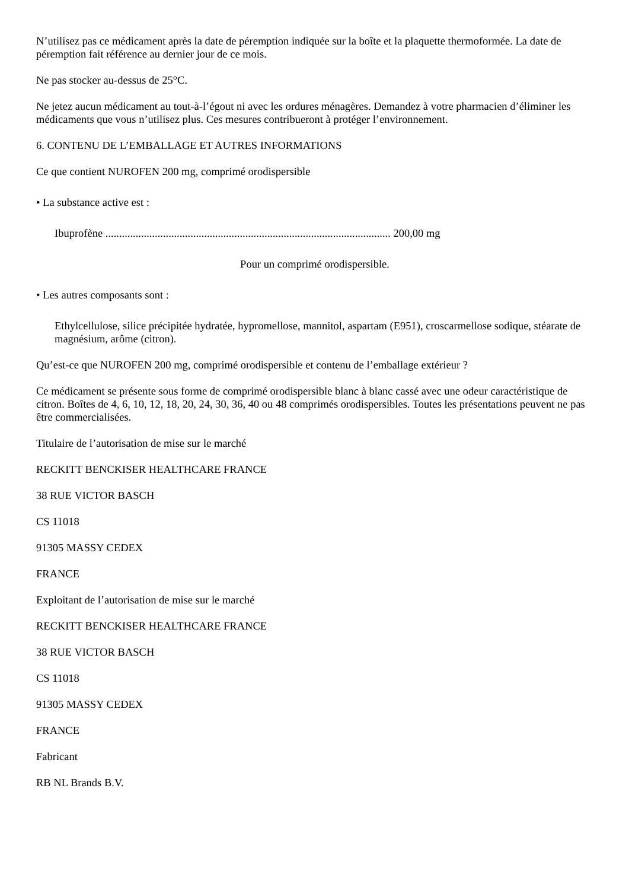N’utilisez pas ce médicament après la date de péremption indiquée sur la boîte et la plaquette thermoformée. La date de péremption fait référence au dernier jour de ce mois.
Ne pas stocker au-dessus de 25°C.
Ne jetez aucun médicament au tout-à-l’égout ni avec les ordures ménagères. Demandez à votre pharmacien d’éliminer les médicaments que vous n’utilisez plus. Ces mesures contribueront à protéger l’environnement.
6. CONTENU DE L’EMBALLAGE ET AUTRES INFORMATIONS
Ce que contient NUROFEN 200 mg, comprimé orodispersible
• La substance active est :
Ibuprofène ........................................................................................................ 200,00 mg
Pour un comprimé orodispersible.
• Les autres composants sont :
Ethylcellulose, silice précipitée hydratée, hypromellose, mannitol, aspartam (E951), croscarmellose sodique, stéarate de magnésium, arôme (citron).
Qu’est-ce que NUROFEN 200 mg, comprimé orodispersible et contenu de l’emballage extérieur ?
Ce médicament se présente sous forme de comprimé orodispersible blanc à blanc cassé avec une odeur caractéristique de citron. Boîtes de 4, 6, 10, 12, 18, 20, 24, 30, 36, 40 ou 48 comprimés orodispersibles. Toutes les présentations peuvent ne pas être commercialisées.
Titulaire de l’autorisation de mise sur le marché
RECKITT BENCKISER HEALTHCARE FRANCE
38 RUE VICTOR BASCH
CS 11018
91305 MASSY CEDEX
FRANCE
Exploitant de l’autorisation de mise sur le marché
RECKITT BENCKISER HEALTHCARE FRANCE
38 RUE VICTOR BASCH
CS 11018
91305 MASSY CEDEX
FRANCE
Fabricant
RB NL Brands B.V.